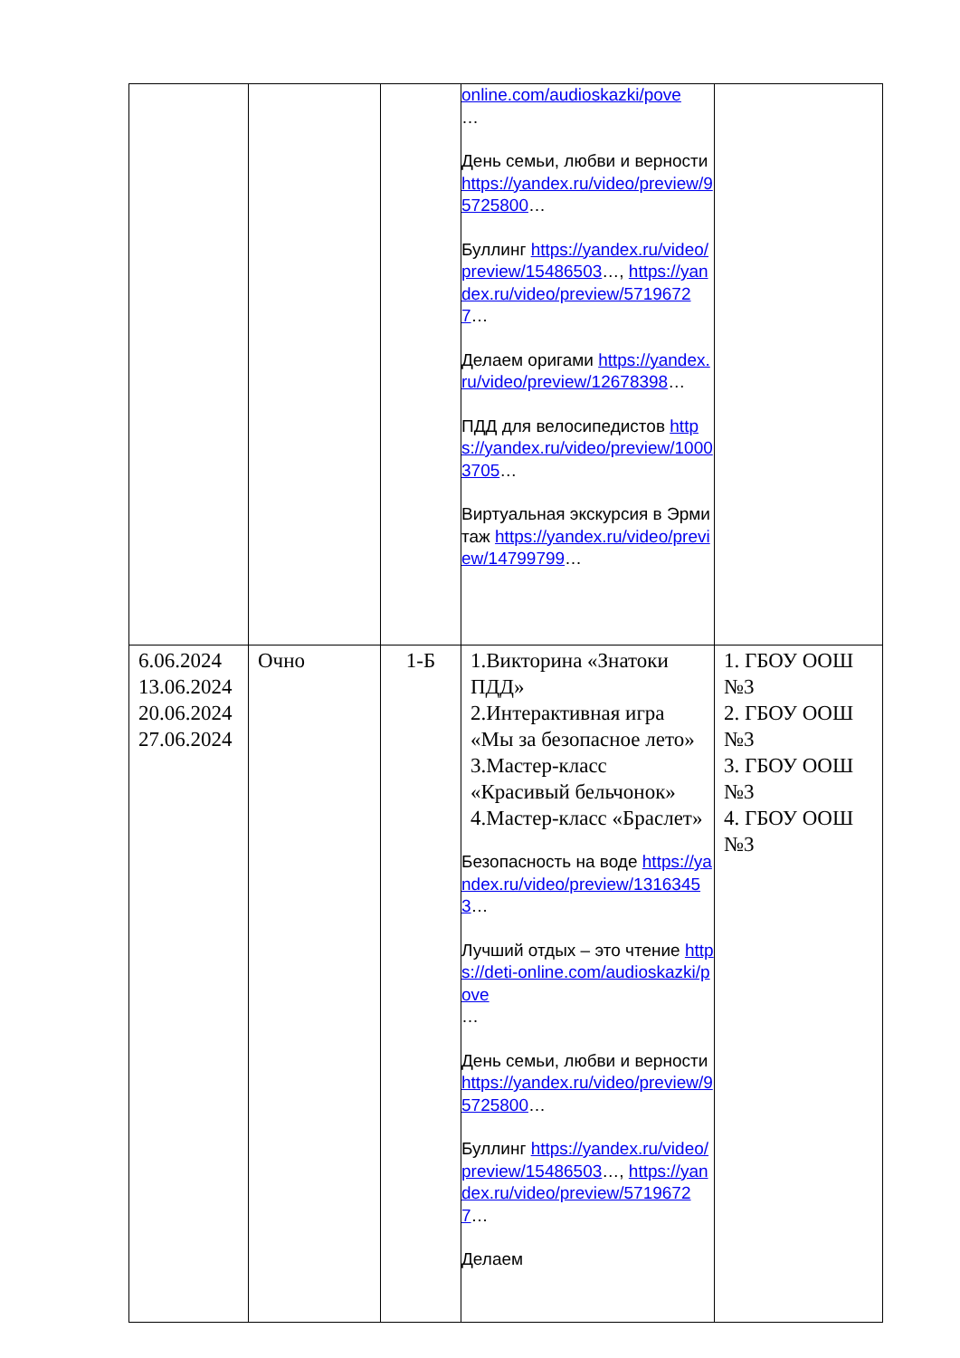| | | | online.com/audioskazki/pove … День семьи, любви и верности https://yandex.ru/video/preview/95725800 … Буллинг https://yandex.ru/video/preview/15486503 …, https://yandex.ru/video/preview/57196727 … Делаем оригами https://yandex.ru/video/preview/12678398 … ПДД для велосипедистов https://yandex.ru/video/preview/10003705 … Виртуальная экскурсия в Эрмитаж https://yandex.ru/video/preview/14799799 … | |
| 6.06.2024 13.06.2024 20.06.2024 27.06.2024 | Очно | 1-Б | 1.Викторина «Знатоки ПДД» 2.Интерактивная игра «Мы за безопасное лето» 3.Мастер-класс «Красивый бельчонок» 4.Мастер-класс «Браслет» Безопасность на воде https://yandex.ru/video/preview/13163453 … Лучший отдых – это чтение https://deti-online.com/audioskazki/pove … День семьи, любви и верности https://yandex.ru/video/preview/95725800 … Буллинг https://yandex.ru/video/preview/15486503 …, https://yandex.ru/video/preview/57196727 … Делаем | 1. ГБОУ ООШ №3 2. ГБОУ ООШ №3 3. ГБОУ ООШ №3 4. ГБОУ ООШ №3 |